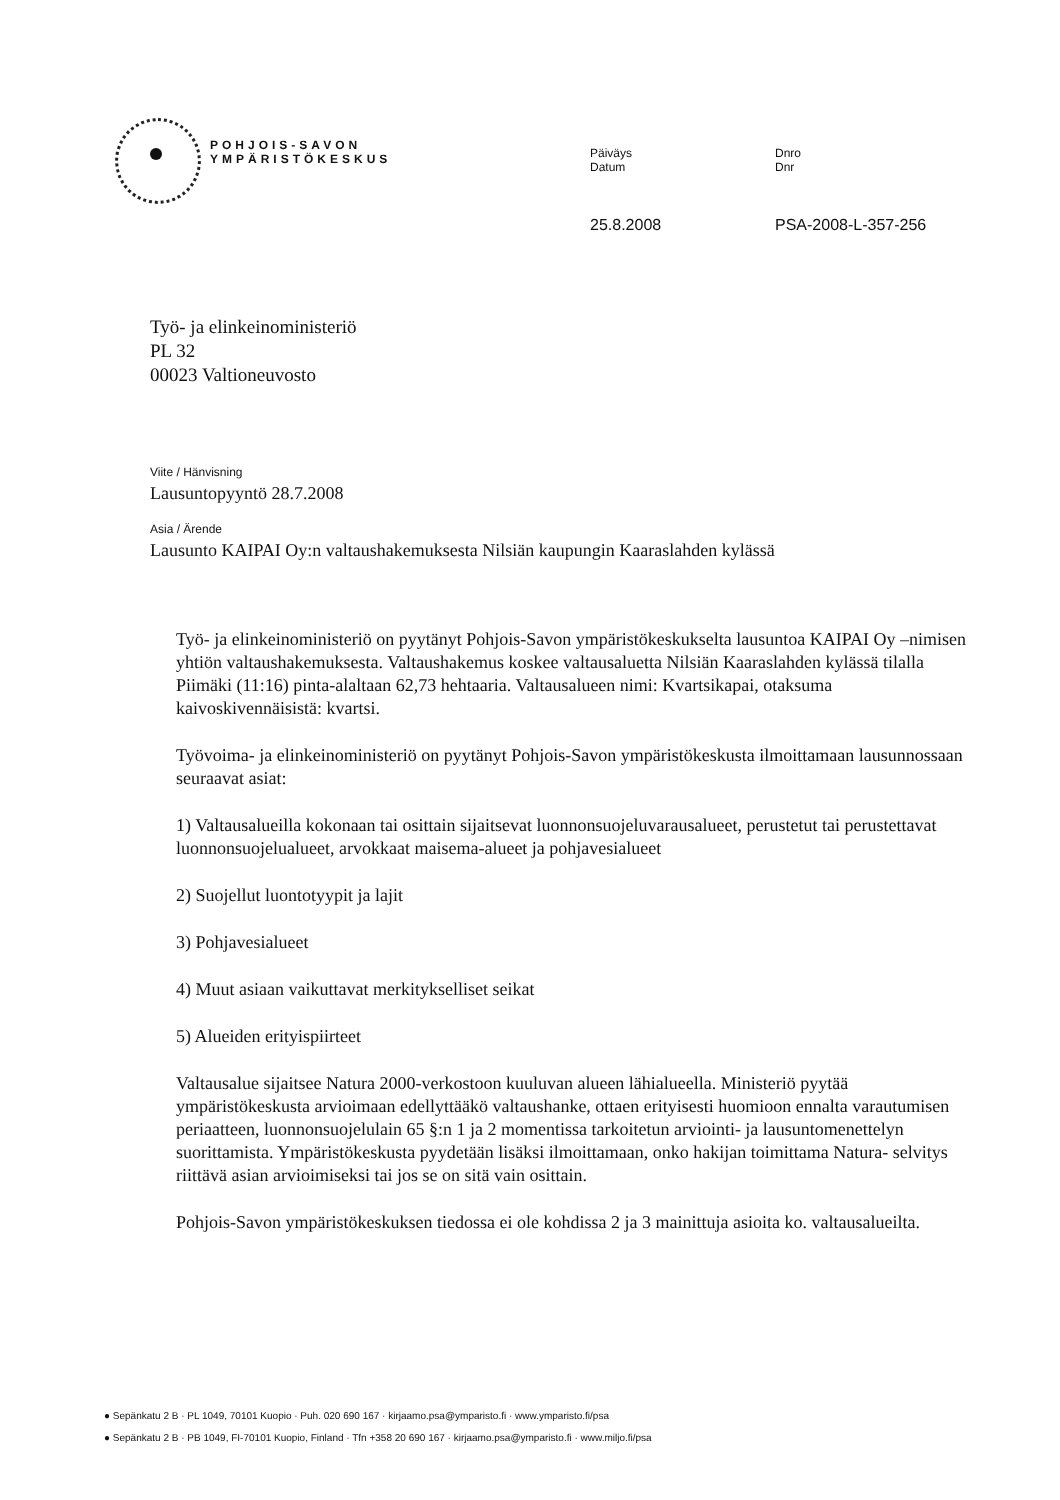POHJOIS-SAVON
YMPÄRISTÖKESKUS
Päiväys
Datum
25.8.2008
Dnro
Dnr
PSA-2008-L-357-256
Työ- ja elinkeinoministeriö
PL 32
00023 Valtioneuvosto
Viite / Hänvisning
Lausuntopyyntö 28.7.2008
Asia / Ärende
Lausunto KAIPAI Oy:n valtaushakemuksesta Nilsiän kaupungin Kaaraslahden kylässä
Työ- ja elinkeinoministeriö on pyytänyt Pohjois-Savon ympäristökeskukselta lausuntoa KAIPAI Oy –nimisen yhtiön valtaushakemuksesta. Valtaushakemus koskee valtausaluetta Nilsiän Kaaraslahden kylässä tilalla Piimäki (11:16) pinta-alaltaan 62,73 hehtaaria. Valtausalueen nimi: Kvartsikapai, otaksuma kaivoskivennäisistä: kvartsi.
Työvoima- ja elinkeinoministeriö on pyytänyt Pohjois-Savon ympäristökeskusta ilmoittamaan lausunnossaan seuraavat asiat:
1) Valtausalueilla kokonaan tai osittain sijaitsevat luonnonsuojeluvarausalueet, perustetut tai perustettavat luonnonsuojelualueet, arvokkaat maisema-alueet ja pohjavesialueet
2) Suojellut luontotyypit ja lajit
3) Pohjavesialueet
4) Muut asiaan vaikuttavat merkitykselliset seikat
5) Alueiden erityispiirteet
Valtausalue sijaitsee Natura 2000-verkostoon kuuluvan alueen lähialueella. Ministeriö pyytää ympäristökeskusta arvioimaan edellyttääkö valtaushanke, ottaen erityisesti huomioon ennalta varautumisen periaatteen, luonnonsuojelulain 65 §:n 1 ja 2 momentissa tarkoitetun arviointi- ja lausuntomenettelyn suorittamista. Ympäristökeskusta pyydetään lisäksi ilmoittamaan, onko hakijan toimittama Natura- selvitys riittävä asian arvioimiseksi tai jos se on sitä vain osittain.
Pohjois-Savon ympäristökeskuksen tiedossa ei ole kohdissa 2 ja 3 mainittuja asioita ko. valtausalueilta.
● Sepänkatu 2 B · PL 1049, 70101 Kuopio · Puh. 020 690 167 · kirjaamo.psa@ymparisto.fi · www.ymparisto.fi/psa
● Sepänkatu 2 B · PB 1049, FI-70101 Kuopio, Finland · Tfn +358 20 690 167 · kirjaamo.psa@ymparisto.fi · www.miljo.fi/psa